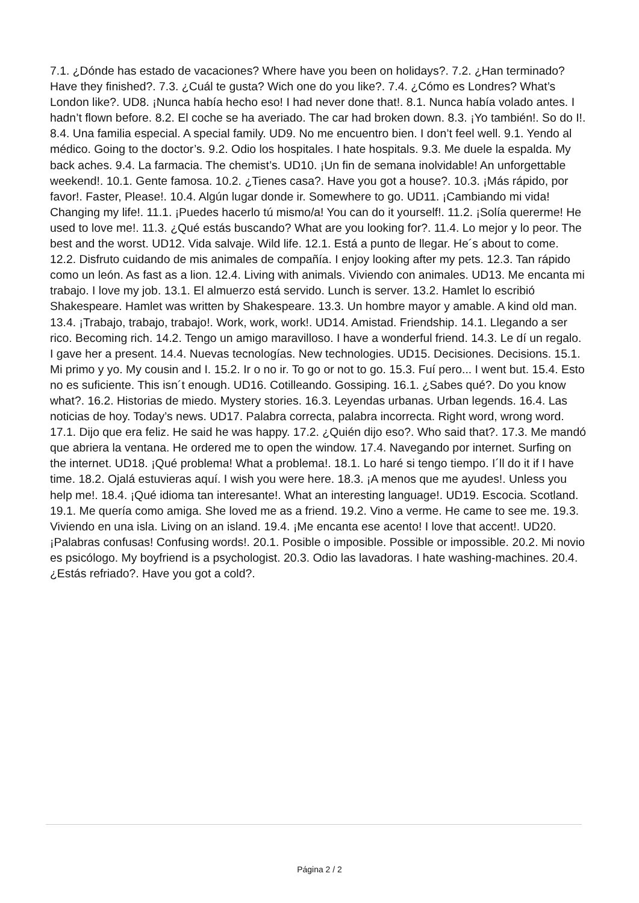7.1. ¿Dónde has estado de vacaciones? Where have you been on holidays?. 7.2. ¿Han terminado? Have they finished?. 7.3. ¿Cuál te gusta? Wich one do you like?. 7.4. ¿Cómo es Londres? What’s London like?. UD8. ¡Nunca había hecho eso! I had never done that!. 8.1. Nunca había volado antes. I hadn’t flown before. 8.2. El coche se ha averiado. The car had broken down. 8.3. ¡Yo también!. So do I!. 8.4. Una familia especial. A special family. UD9. No me encuentro bien. I don’t feel well. 9.1. Yendo al médico. Going to the doctor’s. 9.2. Odio los hospitales. I hate hospitals. 9.3. Me duele la espalda. My back aches. 9.4. La farmacia. The chemist’s. UD10. ¡Un fin de semana inolvidable! An unforgettable weekend!. 10.1. Gente famosa. 10.2. ¿Tienes casa?. Have you got a house?. 10.3. ¡Más rápido, por favor!. Faster, Please!. 10.4. Algún lugar donde ir. Somewhere to go. UD11. ¡Cambiando mi vida! Changing my life!. 11.1. ¡Puedes hacerlo tú mismo/a! You can do it yourself!. 11.2. ¡Solía quererme! He used to love me!. 11.3. ¿Qué estás buscando? What are you looking for?. 11.4. Lo mejor y lo peor. The best and the worst. UD12. Vida salvaje. Wild life. 12.1. Está a punto de llegar. He´s about to come. 12.2. Disfruto cuidando de mis animales de compañía. I enjoy looking after my pets. 12.3. Tan rápido como un león. As fast as a lion. 12.4. Living with animals. Viviendo con animales. UD13. Me encanta mi trabajo. I love my job. 13.1. El almuerzo está servido. Lunch is server. 13.2. Hamlet lo escribió Shakespeare. Hamlet was written by Shakespeare. 13.3. Un hombre mayor y amable. A kind old man. 13.4. ¡Trabajo, trabajo, trabajo!. Work, work, work!. UD14. Amistad. Friendship. 14.1. Llegando a ser rico. Becoming rich. 14.2. Tengo un amigo maravilloso. I have a wonderful friend. 14.3. Le dí un regalo. I gave her a present. 14.4. Nuevas tecnologías. New technologies. UD15. Decisiones. Decisions. 15.1. Mi primo y yo. My cousin and I. 15.2. Ir o no ir. To go or not to go. 15.3. Fuí pero... I went but. 15.4. Esto no es suficiente. This isn´t enough. UD16. Cotilleando. Gossiping. 16.1. ¿Sabes qué?. Do you know what?. 16.2. Historias de miedo. Mystery stories. 16.3. Leyendas urbanas. Urban legends. 16.4. Las noticias de hoy. Today’s news. UD17. Palabra correcta, palabra incorrecta. Right word, wrong word. 17.1. Dijo que era feliz. He said he was happy. 17.2. ¿Quién dijo eso?. Who said that?. 17.3. Me mandó que abriera la ventana. He ordered me to open the window. 17.4. Navegando por internet. Surfing on the internet. UD18. ¡Qué problema! What a problema!. 18.1. Lo haré si tengo tiempo. I´ll do it if I have time. 18.2. Ojalá estuvieras aquí. I wish you were here. 18.3. ¡A menos que me ayudes!. Unless you help me!. 18.4. ¡Qué idioma tan interesante!. What an interesting language!. UD19. Escocia. Scotland. 19.1. Me quería como amiga. She loved me as a friend. 19.2. Vino a verme. He came to see me. 19.3. Viviendo en una isla. Living on an island. 19.4. ¡Me encanta ese acento! I love that accent!. UD20. ¡Palabras confusas! Confusing words!. 20.1. Posible o imposible. Possible or impossible. 20.2. Mi novio es psicólogo. My boyfriend is a psychologist. 20.3. Odio las lavadoras. I hate washing-machines. 20.4. ¿Estás refriado?. Have you got a cold?.
Página 2 / 2